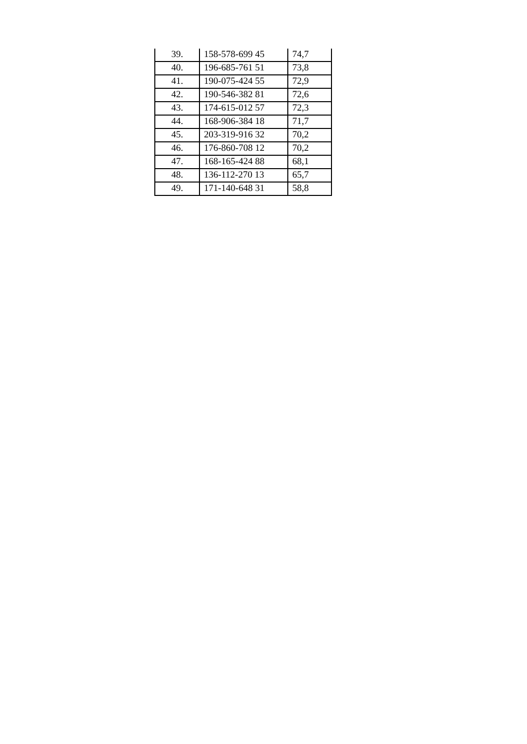| 39. | 158-578-699 45 | 74,7 |
| 40. | 196-685-761 51 | 73,8 |
| 41. | 190-075-424 55 | 72,9 |
| 42. | 190-546-382 81 | 72,6 |
| 43. | 174-615-012 57 | 72,3 |
| 44. | 168-906-384 18 | 71,7 |
| 45. | 203-319-916 32 | 70,2 |
| 46. | 176-860-708 12 | 70,2 |
| 47. | 168-165-424 88 | 68,1 |
| 48. | 136-112-270 13 | 65,7 |
| 49. | 171-140-648 31 | 58,8 |